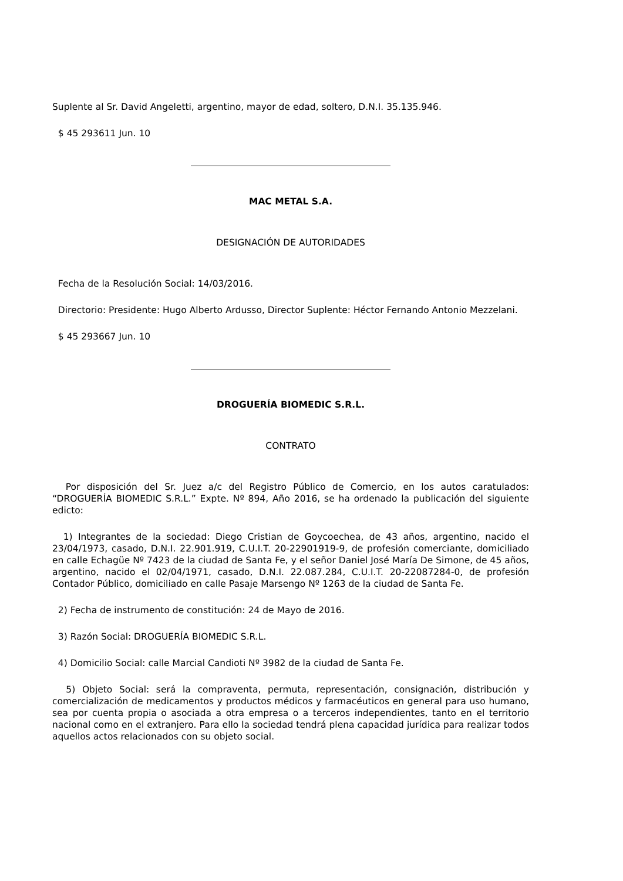Suplente al Sr. David Angeletti, argentino, mayor de edad, soltero, D.N.I. 35.135.946.
$ 45 293611 Jun. 10
MAC METAL S.A.
DESIGNACIÓN DE AUTORIDADES
Fecha de la Resolución Social: 14/03/2016.
Directorio: Presidente: Hugo Alberto Ardusso, Director Suplente: Héctor Fernando Antonio Mezzelani.
$ 45 293667 Jun. 10
DROGUERÍA BIOMEDIC S.R.L.
CONTRATO
Por disposición del Sr. Juez a/c del Registro Público de Comercio, en los autos caratulados: “DROGUERÍA BIOMEDIC S.R.L.” Expte. Nº 894, Año 2016, se ha ordenado la publicación del siguiente edicto:
1) Integrantes de la sociedad: Diego Cristian de Goycoechea, de 43 años, argentino, nacido el 23/04/1973, casado, D.N.I. 22.901.919, C.U.I.T. 20-22901919-9, de profesión comerciante, domiciliado en calle Echagüe Nº 7423 de la ciudad de Santa Fe, y el señor Daniel José María De Simone, de 45 años, argentino, nacido el 02/04/1971, casado, D.N.I. 22.087.284, C.U.I.T. 20-22087284-0, de profesión Contador Público, domiciliado en calle Pasaje Marsengo Nº 1263 de la ciudad de Santa Fe.
2) Fecha de instrumento de constitución: 24 de Mayo de 2016.
3) Razón Social: DROGUERÍA BIOMEDIC S.R.L.
4) Domicilio Social: calle Marcial Candioti Nº 3982 de la ciudad de Santa Fe.
5) Objeto Social: será la compraventa, permuta, representación, consignación, distribución y comercialización de medicamentos y productos médicos y farmacéuticos en general para uso humano, sea por cuenta propia o asociada a otra empresa o a terceros independientes, tanto en el territorio nacional como en el extranjero. Para ello la sociedad tendrá plena capacidad jurídica para realizar todos aquellos actos relacionados con su objeto social.